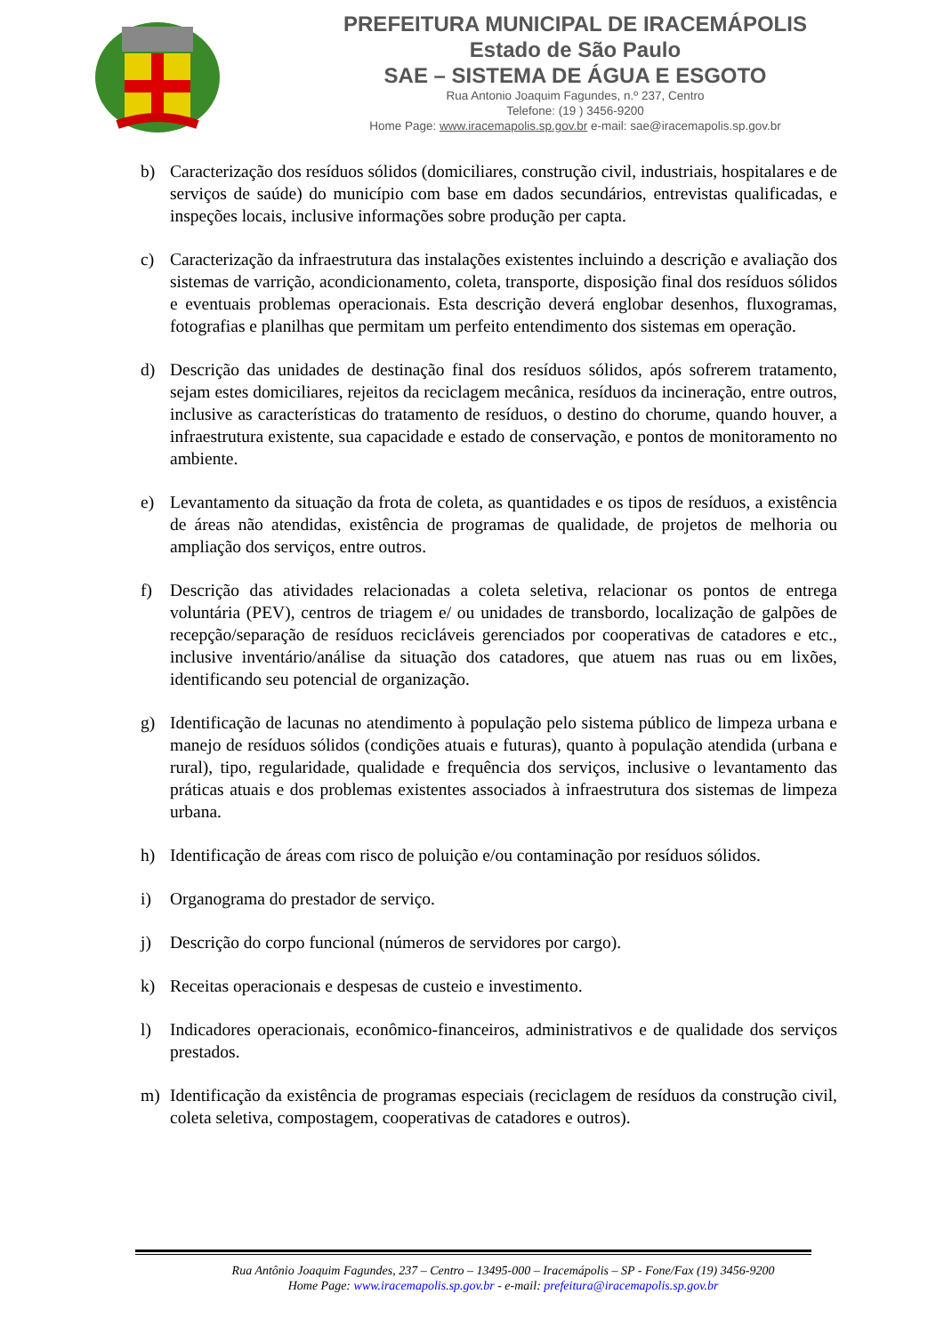PREFEITURA MUNICIPAL DE IRACEMÁPOLIS
Estado de São Paulo
SAE – SISTEMA DE ÁGUA E ESGOTO
Rua Antonio Joaquim Fagundes, n.º 237, Centro
Telefone: (19 ) 3456-9200
Home Page: www.iracemapolis.sp.gov.br e-mail: sae@iracemapolis.sp.gov.br
b) Caracterização dos resíduos sólidos (domiciliares, construção civil, industriais, hospitalares e de serviços de saúde) do município com base em dados secundários, entrevistas qualificadas, e inspeções locais, inclusive informações sobre produção per capta.
c) Caracterização da infraestrutura das instalações existentes incluindo a descrição e avaliação dos sistemas de varrição, acondicionamento, coleta, transporte, disposição final dos resíduos sólidos e eventuais problemas operacionais. Esta descrição deverá englobar desenhos, fluxogramas, fotografias e planilhas que permitam um perfeito entendimento dos sistemas em operação.
d) Descrição das unidades de destinação final dos resíduos sólidos, após sofrerem tratamento, sejam estes domiciliares, rejeitos da reciclagem mecânica, resíduos da incineração, entre outros, inclusive as características do tratamento de resíduos, o destino do chorume, quando houver, a infraestrutura existente, sua capacidade e estado de conservação, e pontos de monitoramento no ambiente.
e) Levantamento da situação da frota de coleta, as quantidades e os tipos de resíduos, a existência de áreas não atendidas, existência de programas de qualidade, de projetos de melhoria ou ampliação dos serviços, entre outros.
f) Descrição das atividades relacionadas a coleta seletiva, relacionar os pontos de entrega voluntária (PEV), centros de triagem e/ ou unidades de transbordo, localização de galpões de recepção/separação de resíduos recicláveis gerenciados por cooperativas de catadores e etc., inclusive inventário/análise da situação dos catadores, que atuem nas ruas ou em lixões, identificando seu potencial de organização.
g) Identificação de lacunas no atendimento à população pelo sistema público de limpeza urbana e manejo de resíduos sólidos (condições atuais e futuras), quanto à população atendida (urbana e rural), tipo, regularidade, qualidade e frequência dos serviços, inclusive o levantamento das práticas atuais e dos problemas existentes associados à infraestrutura dos sistemas de limpeza urbana.
h) Identificação de áreas com risco de poluição e/ou contaminação por resíduos sólidos.
i) Organograma do prestador de serviço.
j) Descrição do corpo funcional (números de servidores por cargo).
k) Receitas operacionais e despesas de custeio e investimento.
l) Indicadores operacionais, econômico-financeiros, administrativos e de qualidade dos serviços prestados.
m) Identificação da existência de programas especiais (reciclagem de resíduos da construção civil, coleta seletiva, compostagem, cooperativas de catadores e outros).
Rua Antônio Joaquim Fagundes, 237 – Centro – 13495-000 – Iracemápolis – SP - Fone/Fax (19) 3456-9200
Home Page: www.iracemapolis.sp.gov.br - e-mail: prefeitura@iracemapolis.sp.gov.br